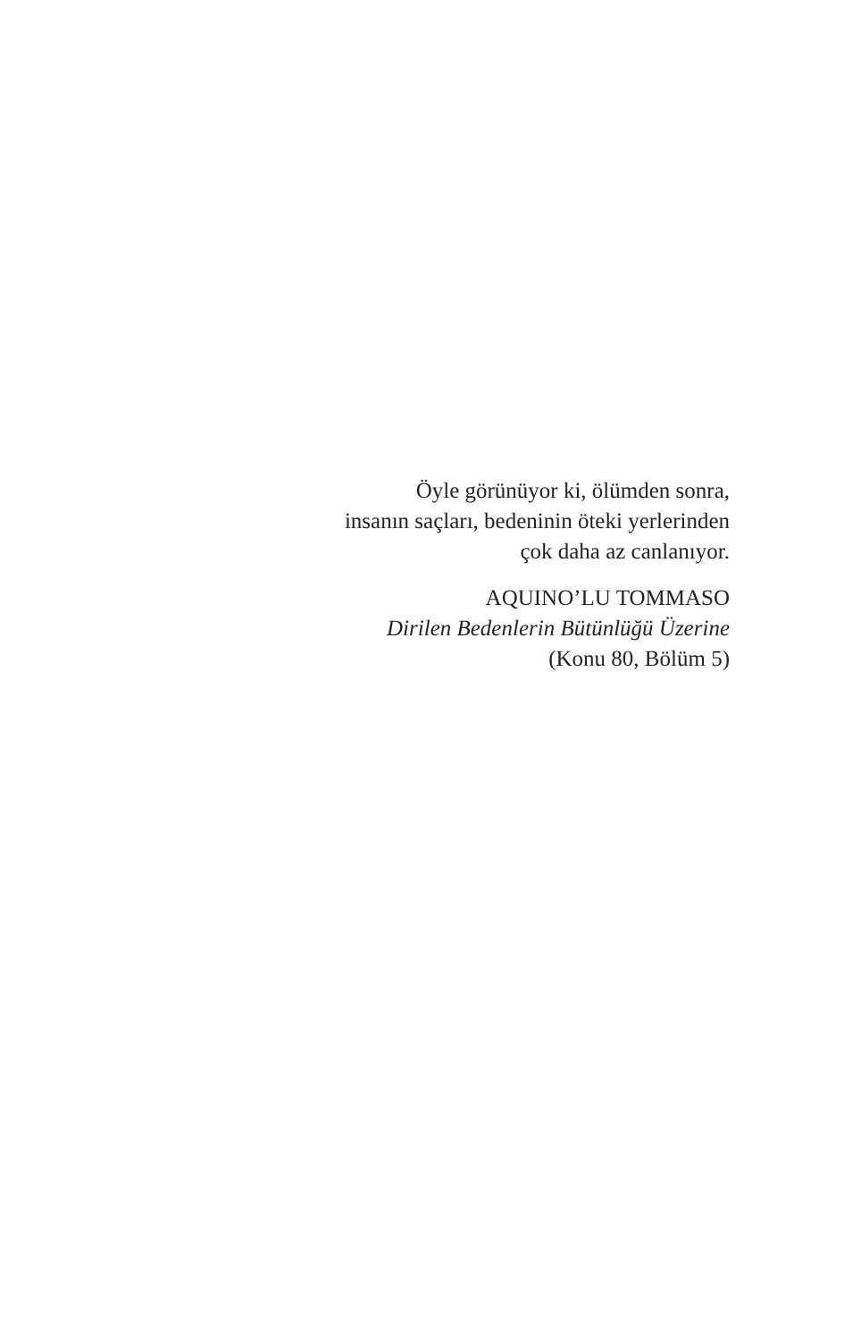Öyle görünüyor ki, ölümden sonra,
insanın saçları, bedeninin öteki yerlerinden
çok daha az canlanıyor.
AQUINO’LU TOMMASO
Dirilen Bedenlerin Bütünlüğü Üzerine
(Konu 80, Bölüm 5)